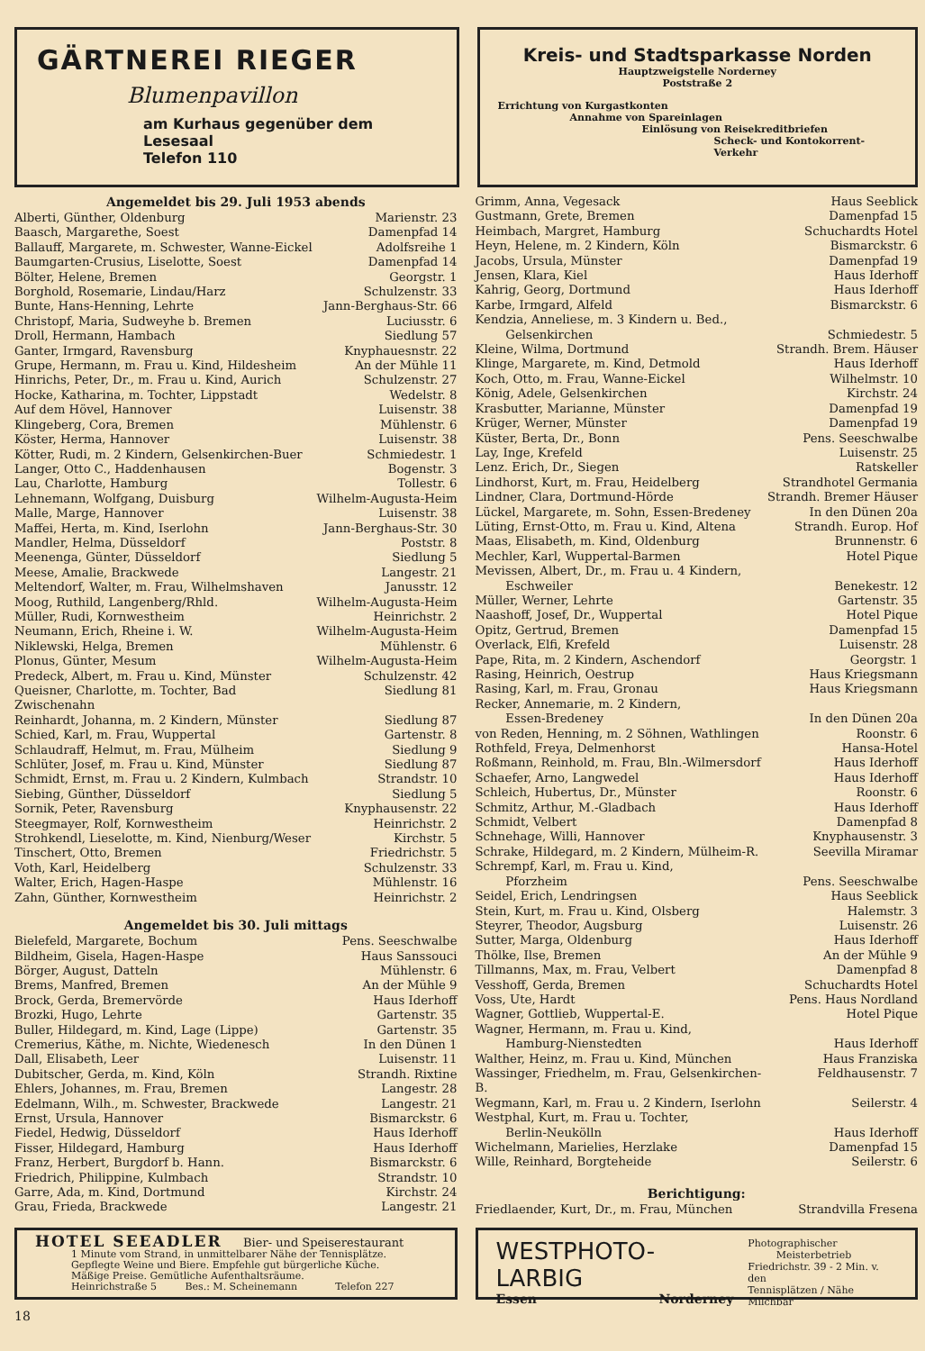GÄRTNEREI RIEGER
Blumenpavillon
am Kurhaus gegenüber dem Lesesaal
Telefon 110
Kreis- und Stadtsparkasse Norden
Hauptzweigstelle Norderney
Poststraße 2
Errichtung von Kurgastkonten
Annahme von Spareinlagen
Einlösung von Reisekreditbriefen
Scheck- und Kontokorrent-Verkehr
Angemeldet bis 29. Juli 1953 abends
| Alberti, Günther, Oldenburg | Marienstr. 23 |
| Baasch, Margarethe, Soest | Damenpfad 14 |
| Ballauff, Margarete, m. Schwester, Wanne-Eickel | Adolfsreihe 1 |
| Baumgarten-Crusius, Liselotte, Soest | Damenpfad 14 |
| Bölter, Helene, Bremen | Georgstr. 1 |
| Borghold, Rosemarie, Lindau/Harz | Schulzenstr. 33 |
| Bunte, Hans-Henning, Lehrte | Jann-Berghaus-Str. 66 |
| Christopf, Maria, Sudweyhe b. Bremen | Luciusstr. 6 |
| Droll, Hermann, Hambach | Siedlung 57 |
| Ganter, Irmgard, Ravensburg | Knyphauesnstr. 22 |
| Grupe, Hermann, m. Frau u. Kind, Hildesheim | An der Mühle 11 |
| Hinrichs, Peter, Dr., m. Frau u. Kind, Aurich | Schulzenstr. 27 |
| Hocke, Katharina, m. Tochter, Lippstadt | Wedelstr. 8 |
| Auf dem Hövel, Hannover | Luisenstr. 38 |
| Klingeberg, Cora, Bremen | Mühlenstr. 6 |
| Köster, Herma, Hannover | Luisenstr. 38 |
| Kötter, Rudi, m. 2 Kindern, Gelsenkirchen-Buer | Schmiedestr. 1 |
| Langer, Otto C., Haddenhausen | Bogenstr. 3 |
| Lau, Charlotte, Hamburg | Tollestr. 6 |
| Lehnemann, Wolfgang, Duisburg | Wilhelm-Augusta-Heim |
| Malle, Marge, Hannover | Luisenstr. 38 |
| Maffei, Herta, m. Kind, Iserlohn | Jann-Berghaus-Str. 30 |
| Mandler, Helma, Düsseldorf | Poststr. 8 |
| Meenenga, Günter, Düsseldorf | Siedlung 5 |
| Meese, Amalie, Brackwede | Langestr. 21 |
| Meltendorf, Walter, m. Frau, Wilhelmshaven | Janusstr. 12 |
| Moog, Ruthild, Langenberg/Rhld. | Wilhelm-Augusta-Heim |
| Müller, Rudi, Kornwestheim | Heinrichstr. 2 |
| Neumann, Erich, Rheine i. W. | Wilhelm-Augusta-Heim |
| Niklewski, Helga, Bremen | Mühlenstr. 6 |
| Plonus, Günter, Mesum | Wilhelm-Augusta-Heim |
| Predeck, Albert, m. Frau u. Kind, Münster | Schulzenstr. 42 |
| Queisner, Charlotte, m. Tochter, Bad Zwischenahn | Siedlung 81 |
| Reinhardt, Johanna, m. 2 Kindern, Münster | Siedlung 87 |
| Schied, Karl, m. Frau, Wuppertal | Gartenstr. 8 |
| Schlaudraff, Helmut, m. Frau, Mülheim | Siedlung 9 |
| Schlüter, Josef, m. Frau u. Kind, Münster | Siedlung 87 |
| Schmidt, Ernst, m. Frau u. 2 Kindern, Kulmbach | Strandstr. 10 |
| Siebing, Günther, Düsseldorf | Siedlung 5 |
| Sornik, Peter, Ravensburg | Knyphausenstr. 22 |
| Steegmayer, Rolf, Kornwestheim | Heinrichstr. 2 |
| Strohkendl, Lieselotte, m. Kind, Nienburg/Weser | Kirchstr. 5 |
| Tinschert, Otto, Bremen | Friedrichstr. 5 |
| Voth, Karl, Heidelberg | Schulzenstr. 33 |
| Walter, Erich, Hagen-Haspe | Mühlenstr. 16 |
| Zahn, Günther, Kornwestheim | Heinrichstr. 2 |
Angemeldet bis 30. Juli mittags
| Bielefeld, Margarete, Bochum | Pens. Seeschwalbe |
| Bildheim, Gisela, Hagen-Haspe | Haus Sanssouci |
| Börger, August, Datteln | Mühlenstr. 6 |
| Brems, Manfred, Bremen | An der Mühle 9 |
| Brock, Gerda, Bremervörde | Haus Iderhoff |
| Brozki, Hugo, Lehrte | Gartenstr. 35 |
| Buller, Hildegard, m. Kind, Lage (Lippe) | Gartenstr. 35 |
| Cremerius, Käthe, m. Nichte, Wiedenesch | In den Dünen 1 |
| Dall, Elisabeth, Leer | Luisenstr. 11 |
| Dubitscher, Gerda, m. Kind, Köln | Strandh. Rixtine |
| Ehlers, Johannes, m. Frau, Bremen | Langestr. 28 |
| Edelmann, Wilh., m. Schwester, Brackwede | Langestr. 21 |
| Ernst, Ursula, Hannover | Bismarckstr. 6 |
| Fiedel, Hedwig, Düsseldorf | Haus Iderhoff |
| Fisser, Hildegard, Hamburg | Haus Iderhoff |
| Franz, Herbert, Burgdorf b. Hann. | Bismarckstr. 6 |
| Friedrich, Philippine, Kulmbach | Strandstr. 10 |
| Garre, Ada, m. Kind, Dortmund | Kirchstr. 24 |
| Grau, Frieda, Brackwede | Langestr. 21 |
| Grimm, Anna, Vegesack | Haus Seeblick |
| Gustmann, Grete, Bremen | Damenpfad 15 |
| Heimbach, Margret, Hamburg | Schuchardts Hotel |
| Heyn, Helene, m. 2 Kindern, Köln | Bismarckstr. 6 |
| Jacobs, Ursula, Münster | Damenpfad 19 |
| Jensen, Klara, Kiel | Haus Iderhoff |
| Kahrig, Georg, Dortmund | Haus Iderhoff |
| Karbe, Irmgard, Alfeld | Bismarckstr. 6 |
| Kendzia, Anneliese, m. 3 Kindern u. Bed., Gelsenkirchen | Schmiedestr. 5 |
| Kleine, Wilma, Dortmund | Strandh. Brem. Häuser |
| Klinge, Margarete, m. Kind, Detmold | Haus Iderhoff |
| Koch, Otto, m. Frau, Wanne-Eickel | Wilhelmstr. 10 |
| König, Adele, Gelsenkirchen | Kirchstr. 24 |
| Krasbutter, Marianne, Münster | Damenpfad 19 |
| Krüger, Werner, Münster | Damenpfad 19 |
| Küster, Berta, Dr., Bonn | Pens. Seeschwalbe |
| Lay, Inge, Krefeld | Luisenstr. 25 |
| Lenz. Erich, Dr., Siegen | Ratskeller |
| Lindhorst, Kurt, m. Frau, Heidelberg | Strandhotel Germania |
| Lindner, Clara, Dortmund-Hörde | Strandh. Bremer Häuser |
| Lückel, Margarete, m. Sohn, Essen-Bredeney | In den Dünen 20a |
| Lüting, Ernst-Otto, m. Frau u. Kind, Altena | Strandh. Europ. Hof |
| Maas, Elisabeth, m. Kind, Oldenburg | Brunnenstr. 6 |
| Mechler, Karl, Wuppertal-Barmen | Hotel Pique |
| Mevissen, Albert, Dr., m. Frau u. 4 Kindern, Eschweiler | Benekestr. 12 |
| Müller, Werner, Lehrte | Gartenstr. 35 |
| Naashoff, Josef, Dr., Wuppertal | Hotel Pique |
| Opitz, Gertrud, Bremen | Damenpfad 15 |
| Overlack, Elfi, Krefeld | Luisenstr. 28 |
| Pape, Rita, m. 2 Kindern, Aschendorf | Georgstr. 1 |
| Rasing, Heinrich, Oestrup | Haus Kriegsmann |
| Rasing, Karl, m. Frau, Gronau | Haus Kriegsmann |
| Recker, Annemarie, m. 2 Kindern, Essen-Bredeney | In den Dünen 20a |
| von Reden, Henning, m. 2 Söhnen, Wathlingen | Roonstr. 6 |
| Rothfeld, Freya, Delmenhorst | Hansa-Hotel |
| Roßmann, Reinhold, m. Frau, Bln.-Wilmersdorf | Haus Iderhoff |
| Schaefer, Arno, Langwedel | Haus Iderhoff |
| Schleich, Hubertus, Dr., Münster | Roonstr. 6 |
| Schmitz, Arthur, M.-Gladbach | Haus Iderhoff |
| Schmidt, Velbert | Damenpfad 8 |
| Schnehage, Willi, Hannover | Knyphausenstr. 3 |
| Schrake, Hildegard, m. 2 Kindern, Mülheim-R. | Seevilla Miramar |
| Schrempf, Karl, m. Frau u. Kind, Pforzheim | Pens. Seeschwalbe |
| Seidel, Erich, Lendringsen | Haus Seeblick |
| Stein, Kurt, m. Frau u. Kind, Olsberg | Halemstr. 3 |
| Steyrer, Theodor, Augsburg | Luisenstr. 26 |
| Sutter, Marga, Oldenburg | Haus Iderhoff |
| Thölke, Ilse, Bremen | An der Mühle 9 |
| Tillmanns, Max, m. Frau, Velbert | Damenpfad 8 |
| Vesshoff, Gerda, Bremen | Schuchardts Hotel |
| Voss, Ute, Hardt | Pens. Haus Nordland |
| Wagner, Gottlieb, Wuppertal-E. | Hotel Pique |
| Wagner, Hermann, m. Frau u. Kind, Hamburg-Nienstedten | Haus Iderhoff |
| Walther, Heinz, m. Frau u. Kind, München | Haus Franziska |
| Wassinger, Friedhelm, m. Frau, Gelsenkirchen-B. | Feldhausenstr. 7 |
| Wegmann, Karl, m. Frau u. 2 Kindern, Iserlohn | Seilerstr. 4 |
| Westphal, Kurt, m. Frau u. Tochter, Berlin-Neukölln | Haus Iderhoff |
| Wichelmann, Marielies, Herzlake | Damenpfad 15 |
| Wille, Reinhard, Borgteheide | Seilerstr. 6 |
Berichtigung:
| Friedlaender, Kurt, Dr., m. Frau, München | Strandvilla Fresena |
HOTEL SEEADLER Bier- und Speiserestaurant
1 Minute vom Strand, in unmittelbarer Nähe der Tennisplätze.
Gepflegte Weine und Biere. Empfehle gut bürgerliche Küche.
Mäßige Preise. Gemütliche Aufenthaltsräume.
Heinrichstraße 5 Bes.: M. Scheinemann Telefon 227
WESTPHOTO-LARBIG
Essen Norderney
Photographischer
Meisterbetrieb
Friedrichstr. 39 - 2 Min. v. den
Tennisplätzen / Nähe Milchbar
18